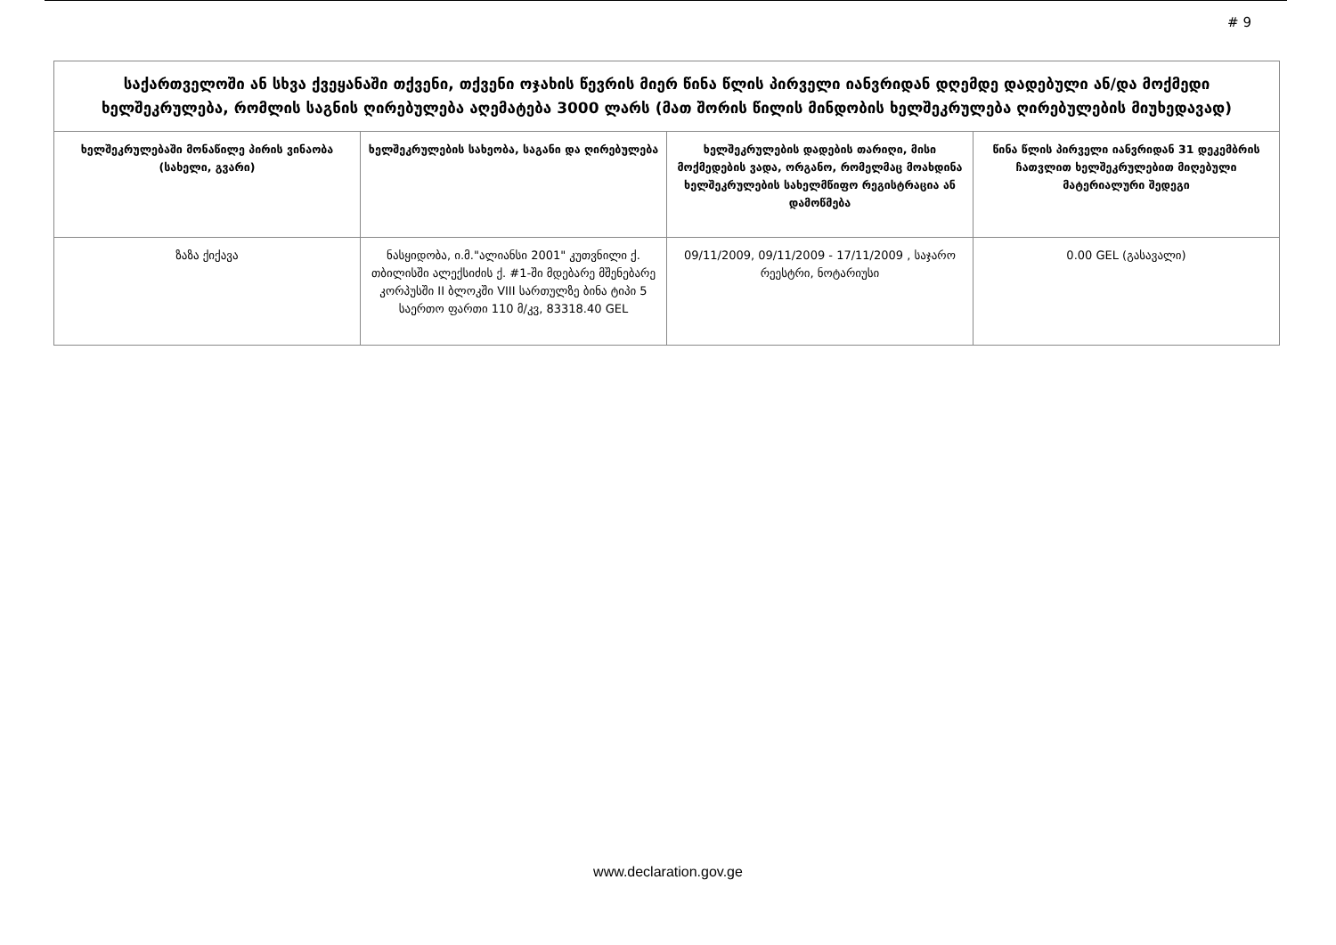# 9
| საქართველოში ან სხვა ქვეყანაში თქვენი, თქვენი ოჯახის წევრის მიერ წინა წლის პირველი იანვრიდან დღემდე დადებული ან/და მოქმედი ხელშეკრულება, რომლის საგნის ღირებულება აღემატება 3000 ლარს (მათ შორის წილის მინდობის ხელშეკრულება ღირებულების მიუხედავად) | | | |
| ხელშეკრულებაში მონაწილე პირის ვინაობა (სახელი, გვარი) | ხელშეკრულების სახეობა, საგანი და ღირებულება | ხელშეკრულების დადების თარიღი, მისი მოქმედების ვადა, ორგანო, რომელმაც მოახდინა ხელშეკრულების სახელმწიფო რეგისტრაცია ან დამოწმება | წინა წლის პირველი იანვრიდან 31 დეკემბრის ჩათვლით ხელშეკრულებით მიღებული მატერიალური შედეგი |
| ზაზა ქიქავა | ნასყიდობა, ი.მ."ალიანსი 2001" კუთვნილი ქ. თბილისში ალექსიძის ქ. #1-ში მდებარე მშენებარე კორპუსში II ბლოკში VIII სართულზე ბინა ტიპი 5 საერთო ფართი 110 მ/კვ, 83318.40 GEL | 09/11/2009, 09/11/2009 - 17/11/2009 , საჯარო რეესტრი, ნოტარიუსი | 0.00 GEL (გასავალი) |
www.declaration.gov.ge